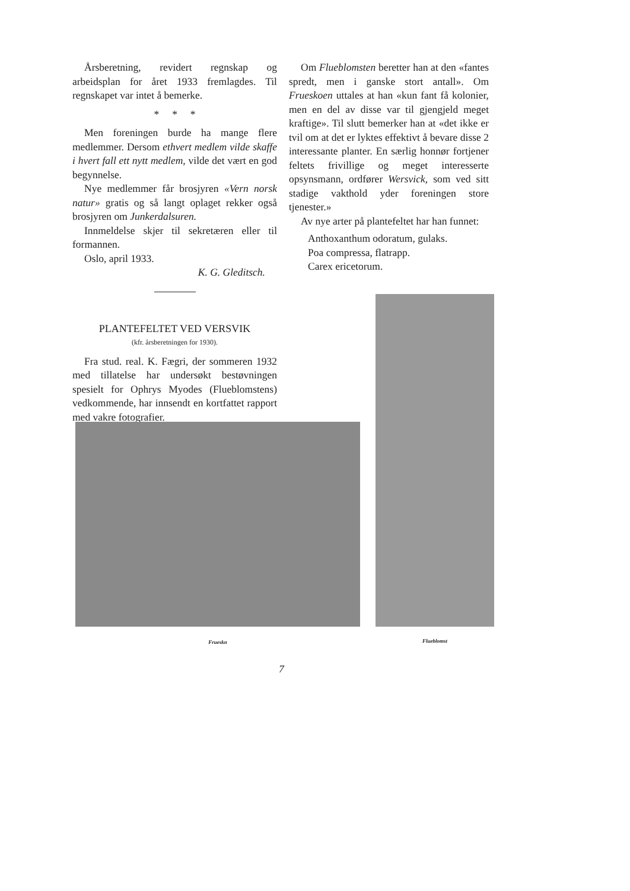Årsberetning, revidert regnskap og arbeidsplan for året 1933 fremlagdes. Til regnskapet var intet å bemerke.
* * *
Men foreningen burde ha mange flere medlemmer. Dersom ethvert medlem vilde skaffe i hvert fall ett nytt medlem, vilde det vært en god begynnelse.
Nye medlemmer får brosjyren «Vern norsk natur» gratis og så langt oplaget rekker også brosjyren om Junkerdalsuren.
Innmeldelse skjer til sekretæren eller til formannen.
Oslo, april 1933.
K. G. Gleditsch.
PLANTEFELTET VED VERSVIK
(kfr. årsberetningen for 1930).
Fra stud. real. K. Fægri, der sommeren 1932 med tillatelse har undersøkt bestøvningen spesielt for Ophrys Myodes (Flueblomstens) vedkommende, har innsendt en kortfattet rapport med vakre fotografier.
Om Flueblomsten beretter han at den «fantes spredt, men i ganske stort antall». Om Frueskoen uttales at han «kun fant få kolonier, men en del av disse var til gjengjeld meget kraftige». Til slutt bemerker han at «det ikke er tvil om at det er lyktes effektivt å bevare disse 2 interessante planter. En særlig honnør fortjener feltets frivillige og meget interesserte opsynsmann, ordfører Wersvick, som ved sitt stadige vakthold yder foreningen store tjenester.»
Av nye arter på plantefeltet har han funnet:
Anthoxanthum odoratum, gulaks.
Poa compressa, flatrapp.
Carex ericetorum.
Frueskn Flueblomst
7